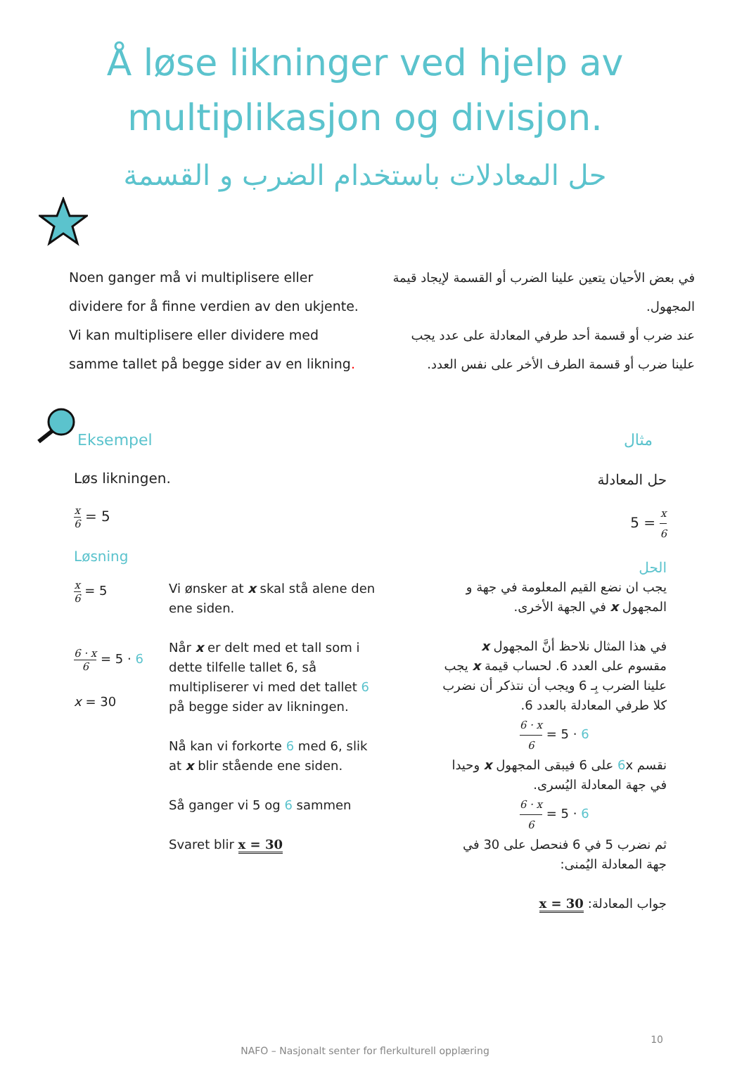Å løse likninger ved hjelp av
multiplikasjon og divisjon.
حل المعادلات باستخدام الضرب و القسمة
Noen ganger må vi multiplisere eller dividere for å finne verdien av den ukjente.
Vi kan multiplisere eller dividere med samme tallet på begge sider av en likning.
في بعض الأحيان يتعين علينا الضرب أو القسمة لإيجاد قيمة المجهول.
عند ضرب أو قسمة أحد طرفي المعادلة على عدد يجب علينا ضرب أو قسمة الطرف الأخر على نفس العدد.
Eksempel
مثال
Løs likningen.
x 6 = 5
Løsning
x 6 = 5
6 · x 6 = 5 · 6
x = 30
Vi ønsker at x skal stå alene den ene siden.
Når x er delt med et tall som i dette tilfelle tallet 6, så multipliserer vi med det tallet 6 på begge sider av likningen.
Nå kan vi forkorte 6 med 6, slik at x blir stående ene siden.
Så ganger vi 5 og 6 sammen
Svaret blir x = 30
حل المعادلة
x 6 = 5
الحل
يجب ان نضع القيم المعلومة في جهة و المجهول x في الجهة الأخرى.
في هذا المثال نلاحظ أنَّ المجهول x مقسوم على العدد 6. لحساب قيمة x يجب علينا الضرب بِـ 6 ويجب أن نتذكر أن نضرب كلا طرفي المعادلة بالعدد 6.
6 · x 6 = 5 · 6
نقسم 6x على 6 فيبقى المجهول x وحيدا في جهة المعادلة اليُسرى.
6 · x 6 = 5 · 6
ثم نضرب 5 في 6 فنحصل على 30 في جهة المعادلة اليُمنى:
جواب المعادلة: x = 30
10
NAFO – Nasjonalt senter for flerkulturell opplæring